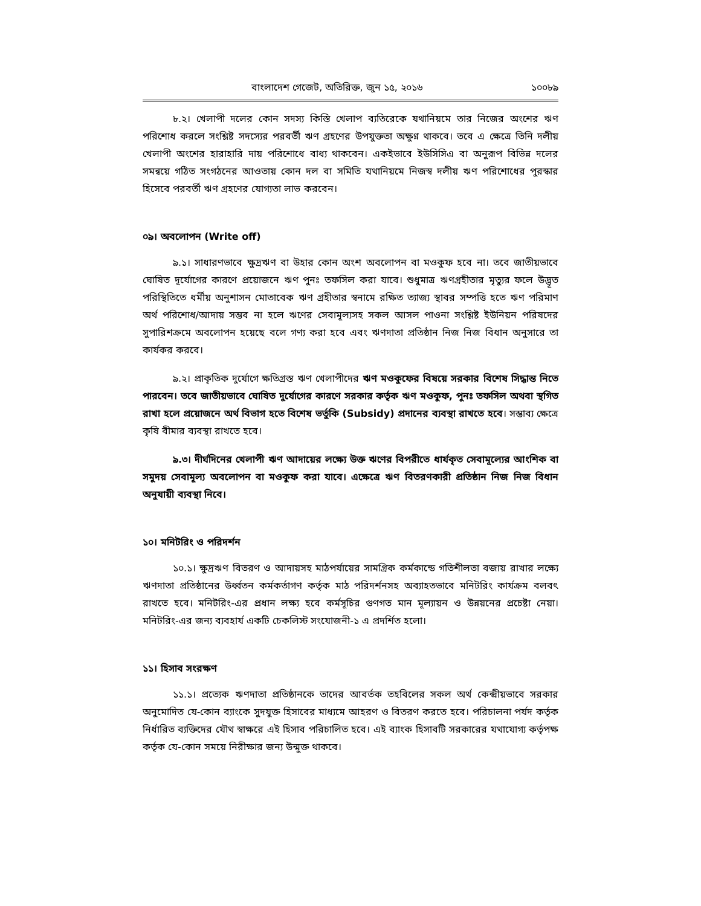বাংলাদেশ গেজেট, অতিরিক্ত, জুন ১৫, ২০১৬ ১০০৮৯
৮.২। খেলাপী দলের কোন সদস্য কিস্তি খেলাপ ব্যতিরেকে যথানিয়মে তার নিজের অংশের ঋণ পরিশোধ করলে সংশ্লিষ্ট সদস্যের পরবর্তী ঋণ গ্রহণের উপযুক্ততা অক্ষুণ্ন থাকবে। তবে এ ক্ষেত্রে তিনি দলীয় খেলাপী অংশের হারাহারি দায় পরিশোধে বাধ্য থাকবেন। একইভাবে ইউসিসিএ বা অনুরূপ বিভিন্ন দলের সমন্বয়ে গঠিত সংগঠনের আওতায় কোন দল বা সমিতি যথানিয়মে নিজস্ব দলীয় ঋণ পরিশোধের পুরস্কার হিসেবে পরবর্তী ঋণ গ্রহণের যোগ্যতা লাভ করবেন।
০৯। অবলোপন (Write off)
৯.১। সাধারণভাবে ক্ষুদ্রঋণ বা উহার কোন অংশ অবলোপন বা মওকুফ হবে না। তবে জাতীয়ভাবে ঘোষিত দূর্যোগের কারণে প্রয়োজনে ঋণ পুনঃ তফসিল করা যাবে। শুধুমাত্র ঋণগ্রহীতার মৃত্যুর ফলে উদ্ভূত পরিস্থিতিতে ধর্মীয় অনুশাসন মোতাবেক ঋণ গ্রহীতার স্বনামে রক্ষিত ত্যাজ্য স্থাবর সম্পত্তি হতে ঋণ পরিমাণ অর্থ পরিশোধ/আদায় সম্ভব না হলে ঋণের সেবামূল্যসহ সকল আসল পাওনা সংশ্লিষ্ট ইউনিয়ন পরিষদের সুপারিশক্রমে অবলোপন হয়েছে বলে গণ্য করা হবে এবং ঋণদাতা প্রতিষ্ঠান নিজ নিজ বিধান অনুসারে তা কার্যকর করবে।
৯.২। প্রাকৃতিক দুর্যোগে ক্ষতিগ্রস্ত ঋণ খেলাপীদের ঋণ মওকুফের বিষয়ে সরকার বিশেষ সিদ্ধান্ত নিতে পারবেন। তবে জাতীয়ভাবে ঘোষিত দুর্যোগের কারণে সরকার কর্তৃক ঋণ মওকুফ, পুনঃ তফসিল অথবা স্থগিত রাখা হলে প্রয়োজনে অর্থ বিভাগ হতে বিশেষ ভর্তুকি (Subsidy) প্রদানের ব্যবস্থা রাখতে হবে। সম্ভাব্য ক্ষেত্রে কৃষি বীমার ব্যবস্থা রাখতে হবে।
৯.৩। দীর্ঘদিনের খেলাপী ঋণ আদায়ের লক্ষ্যে উক্ত ঋণের বিপরীতে ধার্যকৃত সেবামূল্যের আংশিক বা সমুদয় সেবামূল্য অবলোপন বা মওকুফ করা যাবে। এক্ষেত্রে ঋণ বিতরণকারী প্রতিষ্ঠান নিজ নিজ বিধান অনুযায়ী ব্যবস্থা নিবে।
১০। মনিটরিং ও পরিদর্শন
১০.১। ক্ষুদ্রঋণ বিতরণ ও আদায়সহ মাঠপর্যায়ের সামগ্রিক কর্মকান্ডে গতিশীলতা বজায় রাখার লক্ষ্যে ঋণদাতা প্রতিষ্ঠানের উর্ধ্বতন কর্মকর্তাগণ কর্তৃক মাঠ পরিদর্শনসহ অব্যাহতভাবে মনিটরিং কার্যক্রম বলবৎ রাখতে হবে। মনিটরিং-এর প্রধান লক্ষ্য হবে কর্মসূচির গুণগত মান মূল্যায়ন ও উন্নয়নের প্রচেষ্টা নেয়া। মনিটরিং-এর জন্য ব্যবহার্য একটি চেকলিস্ট সংযোজনী-১ এ প্রদর্শিত হলো।
১১। হিসাব সংরক্ষণ
১১.১। প্রত্যেক ঋণদাতা প্রতিষ্ঠানকে তাদের আবর্তক তহবিলের সকল অর্থ কেন্দ্রীয়ভাবে সরকার অনুমোদিত যে-কোন ব্যাংকে সুদযুক্ত হিসাবের মাধ্যমে আহরণ ও বিতরণ করতে হবে। পরিচালনা পর্যদ কর্তৃক নির্ধারিত ব্যক্তিদের যৌথ স্বাক্ষরে এই হিসাব পরিচালিত হবে। এই ব্যাংক হিসাবটি সরকারের যথাযোগ্য কর্তৃপক্ষ কর্তৃক যে-কোন সময়ে নিরীক্ষার জন্য উন্মুক্ত থাকবে।